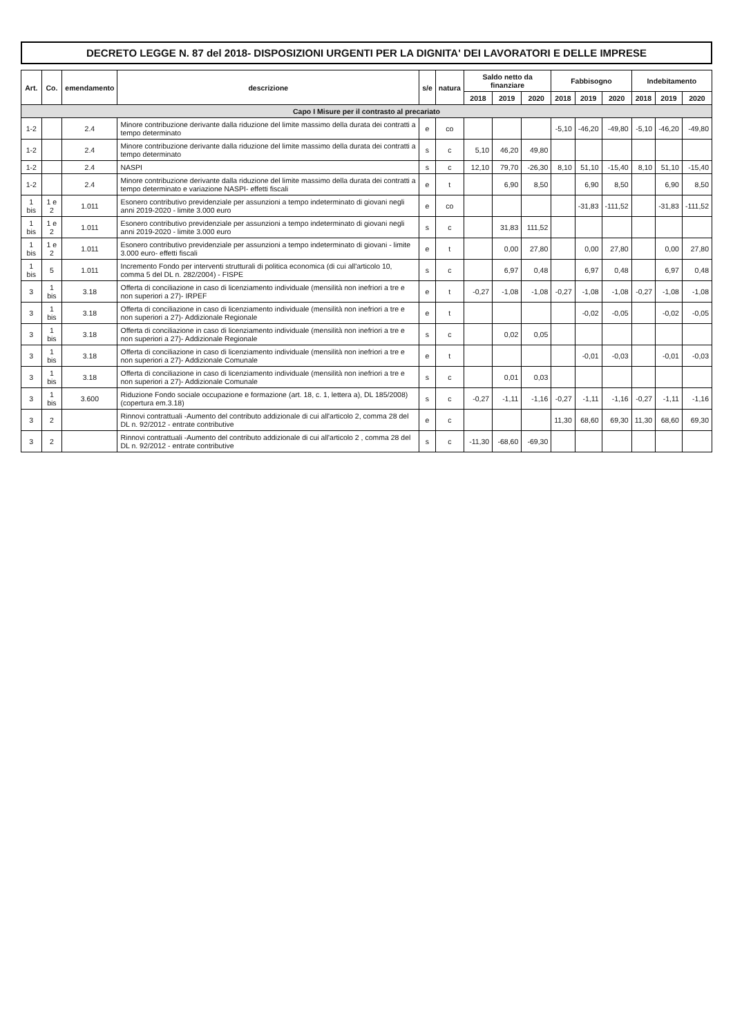DECRETO LEGGE N. 87 del 2018- DISPOSIZIONI URGENTI PER LA DIGNITA' DEI LAVORATORI E DELLE IMPRESE
| Art. | Co. | emendamento | descrizione | s/e | natura | Saldo netto da finanziare | | | Fabbisogno | | | Indebitamento | | |
| --- | --- | --- | --- | --- | --- | --- | --- | --- | --- | --- | --- | --- | --- | --- |
| | | | | | | 2018 | 2019 | 2020 | 2018 | 2019 | 2020 | 2018 | 2019 | 2020 |
| Capo I Misure per il contrasto al precariato | | | | | | | | | | | | | | |
| 1-2 | | 2.4 | Minore contribuzione derivante dalla riduzione del limite massimo della durata dei contratti a tempo determinato | e | co | | | | -5,10 | -46,20 | -49,80 | -5,10 | -46,20 | -49,80 |
| 1-2 | | 2.4 | Minore contribuzione derivante dalla riduzione del limite massimo della durata dei contratti a tempo determinato | s | c | 5,10 | 46,20 | 49,80 | | | | | | |
| 1-2 | | 2.4 | NASPI | s | c | 12,10 | 79,70 | -26,30 | 8,10 | 51,10 | -15,40 | 8,10 | 51,10 | -15,40 |
| 1-2 | | 2.4 | Minore contribuzione derivante dalla riduzione del limite massimo della durata dei contratti a tempo determinato e variazione NASPI- effetti fiscali | e | t | | 6,90 | 8,50 | | 6,90 | 8,50 | | 6,90 | 8,50 |
| 1 bis | 1 e 2 | 1.011 | Esonero contributivo previdenziale per assunzioni a tempo indeterminato di giovani negli anni 2019-2020 - limite 3.000 euro | e | co | | | | | -31,83 | -111,52 | | -31,83 | -111,52 |
| 1 bis | 1 e 2 | 1.011 | Esonero contributivo previdenziale per assunzioni a tempo indeterminato di giovani negli anni 2019-2020 - limite 3.000 euro | s | c | | 31,83 | 111,52 | | | | | | |
| 1 bis | 1 e 2 | 1.011 | Esonero contributivo previdenziale per assunzioni a tempo indeterminato di giovani - limite 3.000 euro- effetti fiscali | e | t | | 0,00 | 27,80 | | 0,00 | 27,80 | | 0,00 | 27,80 |
| 1 bis | 5 | 1.011 | Incremento Fondo per interventi strutturali di politica economica (di cui all'articolo 10, comma 5 del DL n. 282/2004) - FISPE | s | c | | 6,97 | 0,48 | | 6,97 | 0,48 | | 6,97 | 0,48 |
| 3 | 1 bis | 3.18 | Offerta di conciliazione in caso di licenziamento individuale (mensilità non inefriori a tre e non superiori a 27)- IRPEF | e | t | -0,27 | -1,08 | -1,08 | -0,27 | -1,08 | -1,08 | -0,27 | -1,08 | -1,08 |
| 3 | 1 bis | 3.18 | Offerta di conciliazione in caso di licenziamento individuale (mensilità non inefriori a tre e non superiori a 27)- Addizionale Regionale | e | t | | | | | -0,02 | -0,05 | | -0,02 | -0,05 |
| 3 | 1 bis | 3.18 | Offerta di conciliazione in caso di licenziamento individuale (mensilità non inefriori a tre e non superiori a 27)- Addizionale Regionale | s | c | | 0,02 | 0,05 | | | | | | |
| 3 | 1 bis | 3.18 | Offerta di conciliazione in caso di licenziamento individuale (mensilità non inefriori a tre e non superiori a 27)- Addizionale Comunale | e | t | | | | | -0,01 | -0,03 | | -0,01 | -0,03 |
| 3 | 1 bis | 3.18 | Offerta di conciliazione in caso di licenziamento individuale (mensilità non inefriori a tre e non superiori a 27)- Addizionale Comunale | s | c | | 0,01 | 0,03 | | | | | | |
| 3 | 1 bis | 3.600 | Riduzione Fondo sociale occupazione e formazione (art. 18, c. 1, lettera a), DL 185/2008) (copertura em.3.18) | s | c | -0,27 | -1,11 | -1,16 | -0,27 | -1,11 | -1,16 | -0,27 | -1,11 | -1,16 |
| 3 | 2 | | Rinnovi contrattuali -Aumento del contributo addizionale di cui all'articolo 2, comma 28 del DL n. 92/2012 - entrate contributive | e | c | | | | 11,30 | 68,60 | 69,30 | 11,30 | 68,60 | 69,30 |
| 3 | 2 | | Rinnovi contrattuali -Aumento del contributo addizionale di cui all'articolo 2 , comma 28 del DL n. 92/2012 - entrate contributive | s | c | -11,30 | -68,60 | -69,30 | | | | | | |